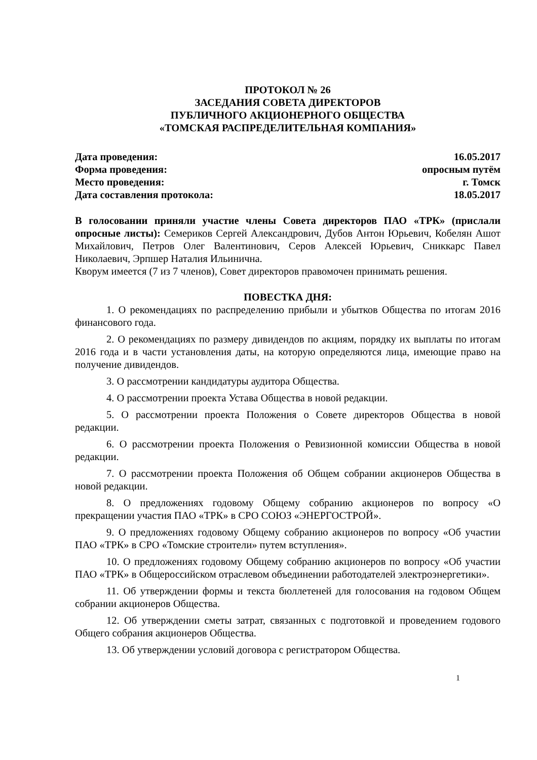ПРОТОКОЛ № 26
ЗАСЕДАНИЯ СОВЕТА ДИРЕКТОРОВ
ПУБЛИЧНОГО АКЦИОНЕРНОГО ОБЩЕСТВА
«ТОМСКАЯ РАСПРЕДЕЛИТЕЛЬНАЯ КОМПАНИЯ»
Дата проведения: 16.05.2017
Форма проведения: опросным путём
Место проведения: г. Томск
Дата составления протокола: 18.05.2017
В голосовании приняли участие члены Совета директоров ПАО «ТРК» (прислали опросные листы): Семериков Сергей Александрович, Дубов Антон Юрьевич, Кобелян Ашот Михайлович, Петров Олег Валентинович, Серов Алексей Юрьевич, Сниккарс Павел Николаевич, Эрпшер Наталия Ильинична.
Кворум имеется (7 из 7 членов), Совет директоров правомочен принимать решения.
ПОВЕСТКА ДНЯ:
1. О рекомендациях по распределению прибыли и убытков Общества по итогам 2016 финансового года.
2. О рекомендациях по размеру дивидендов по акциям, порядку их выплаты по итогам 2016 года и в части установления даты, на которую определяются лица, имеющие право на получение дивидендов.
3. О рассмотрении кандидатуры аудитора Общества.
4. О рассмотрении проекта Устава Общества в новой редакции.
5. О рассмотрении проекта Положения о Совете директоров Общества в новой редакции.
6. О рассмотрении проекта Положения о Ревизионной комиссии Общества в новой редакции.
7. О рассмотрении проекта Положения об Общем собрании акционеров Общества в новой редакции.
8. О предложениях годовому Общему собранию акционеров по вопросу «О прекращении участия ПАО «ТРК» в СРО СОЮЗ «ЭНЕРГОСТРОЙ».
9. О предложениях годовому Общему собранию акционеров по вопросу «Об участии ПАО «ТРК» в СРО «Томские строители» путем вступления».
10. О предложениях годовому Общему собранию акционеров по вопросу «Об участии ПАО «ТРК» в Общероссийском отраслевом объединении работодателей электроэнергетики».
11. Об утверждении формы и текста бюллетеней для голосования на годовом Общем собрании акционеров Общества.
12. Об утверждении сметы затрат, связанных с подготовкой и проведением годового Общего собрания акционеров Общества.
13. Об утверждении условий договора с регистратором Общества.
1